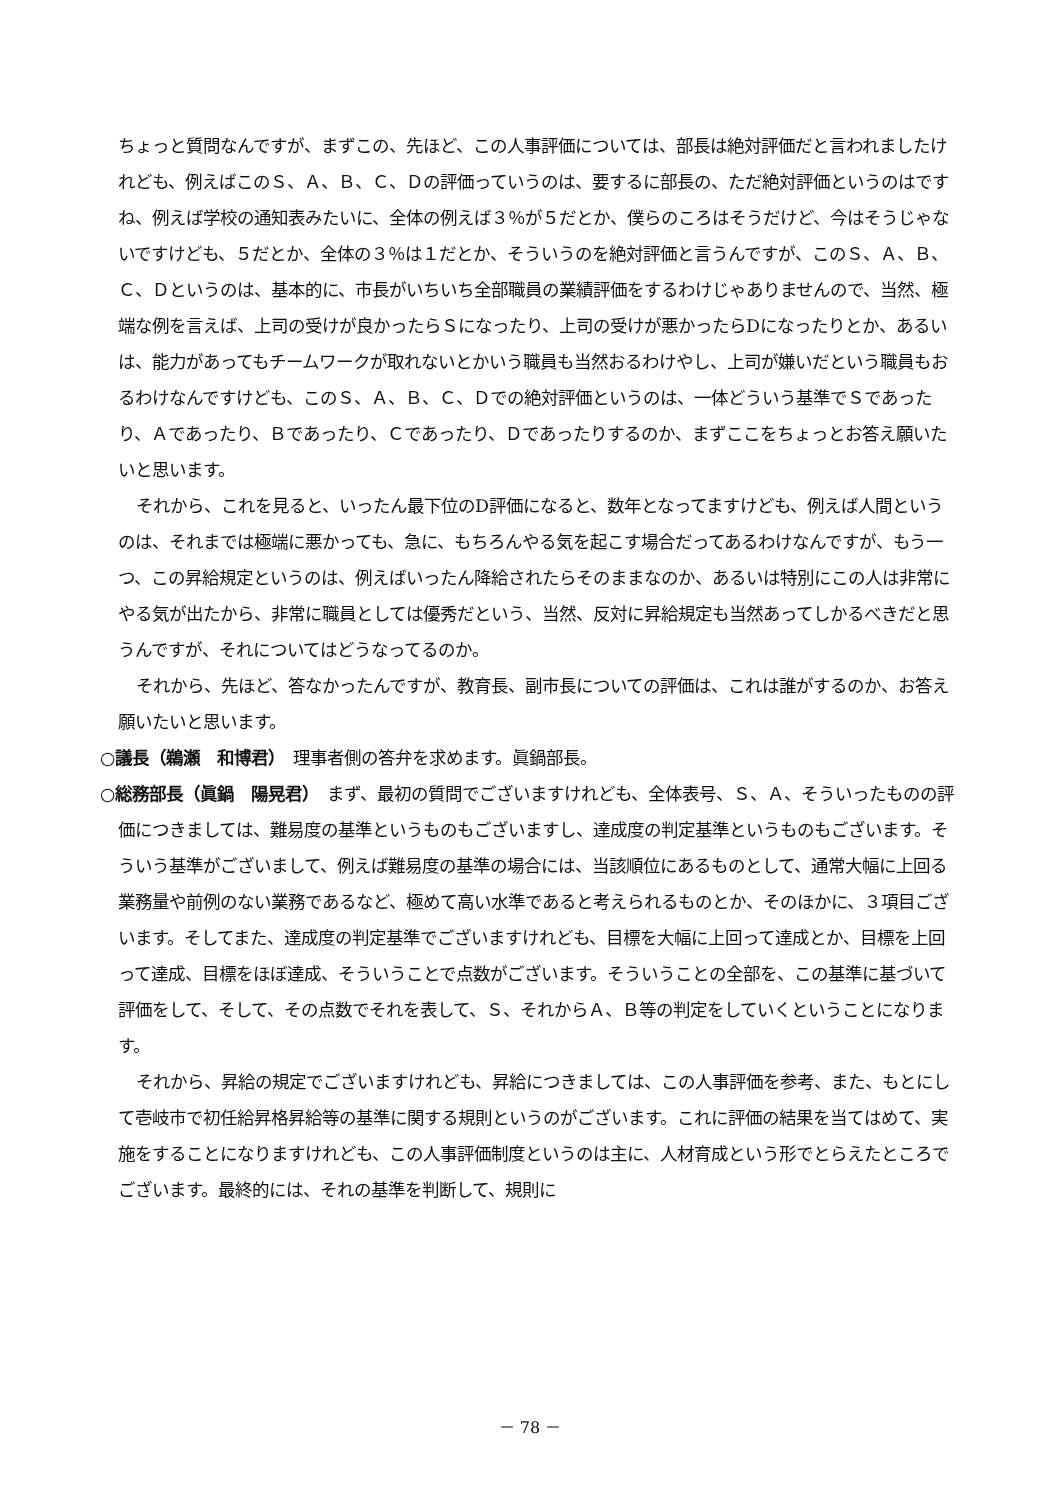ちょっと質問なんですが、まずこの、先ほど、この人事評価については、部長は絶対評価だと言われましたけれども、例えばこのＳ、Ａ、Ｂ、Ｃ、Ｄの評価っていうのは、要するに部長の、ただ絶対評価というのはですね、例えば学校の通知表みたいに、全体の例えば３％が５だとか、僕らのころはそうだけど、今はそうじゃないですけども、５だとか、全体の３％は１だとか、そういうのを絶対評価と言うんですが、このＳ、Ａ、Ｂ、Ｃ、Ｄというのは、基本的に、市長がいちいち全部職員の業績評価をするわけじゃありませんので、当然、極端な例を言えば、上司の受けが良かったらＳになったり、上司の受けが悪かったらDになったりとか、あるいは、能力があってもチームワークが取れないとかいう職員も当然おるわけやし、上司が嫌いだという職員もおるわけなんですけども、このＳ、Ａ、Ｂ、Ｃ、Ｄでの絶対評価というのは、一体どういう基準でＳであったり、Ａであったり、Ｂであったり、Ｃであったり、Ｄであったりするのか、まずここをちょっとお答え願いたいと思います。
それから、これを見ると、いったん最下位のD評価になると、数年となってますけども、例えば人間というのは、それまでは極端に悪かっても、急に、もちろんやる気を起こす場合だってあるわけなんですが、もう一つ、この昇給規定というのは、例えばいったん降給されたらそのままなのか、あるいは特別にこの人は非常にやる気が出たから、非常に職員としては優秀だという、当然、反対に昇給規定も当然あってしかるべきだと思うんですが、それについてはどうなってるのか。
それから、先ほど、答なかったんですが、教育長、副市長についての評価は、これは誰がするのか、お答え願いたいと思います。
○議長（鵜瀬　和博君）　理事者側の答弁を求めます。眞鍋部長。
○総務部長（眞鍋　陽晃君）　まず、最初の質問でございますけれども、全体表号、Ｓ、Ａ、そういったものの評価につきましては、難易度の基準というものもございますし、達成度の判定基準というものもございます。そういう基準がございまして、例えば難易度の基準の場合には、当該順位にあるものとして、通常大幅に上回る業務量や前例のない業務であるなど、極めて高い水準であると考えられるものとか、そのほかに、３項目ございます。そしてまた、達成度の判定基準でございますけれども、目標を大幅に上回って達成とか、目標を上回って達成、目標をほぼ達成、そういうことで点数がございます。そういうことの全部を、この基準に基づいて評価をして、そして、その点数でそれを表して、Ｓ、それからＡ、Ｂ等の判定をしていくということになります。
それから、昇給の規定でございますけれども、昇給につきましては、この人事評価を参考、また、もとにして壱岐市で初任給昇格昇給等の基準に関する規則というのがございます。これに評価の結果を当てはめて、実施をすることになりますけれども、この人事評価制度というのは主に、人材育成という形でとらえたところでございます。最終的には、それの基準を判断して、規則に
－ 78 －